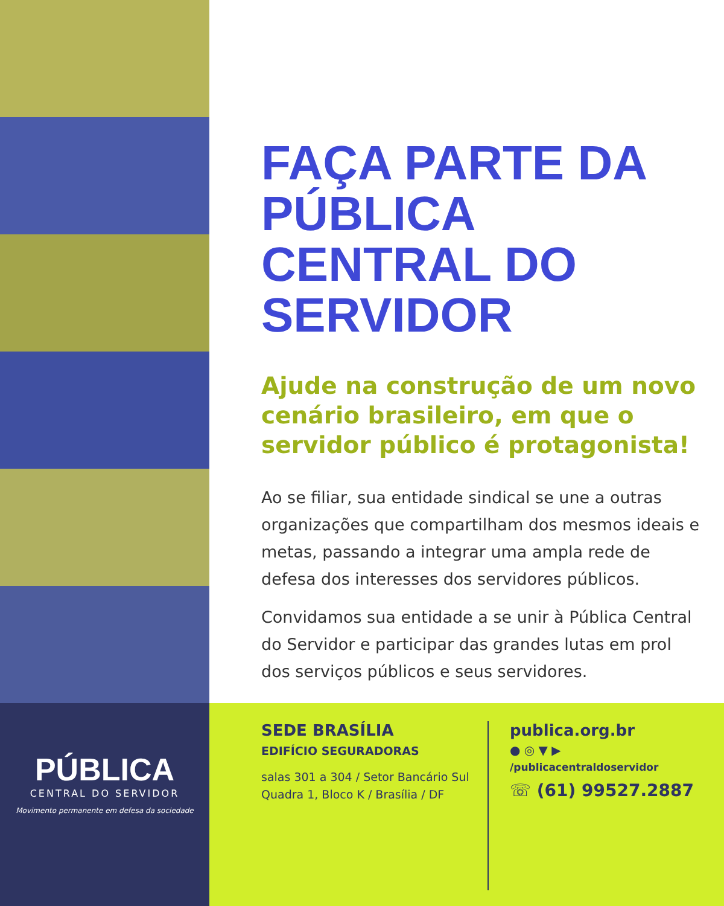FAÇA PARTE DA PÚBLICA CENTRAL DO SERVIDOR
Ajude na construção de um novo cenário brasileiro, em que o servidor público é protagonista!
Ao se filiar, sua entidade sindical se une a outras organizações que compartilham dos mesmos ideais e metas, passando a integrar uma ampla rede de defesa dos interesses dos servidores públicos.
Convidamos sua entidade a se unir à Pública Central do Servidor e participar das grandes lutas em prol dos serviços públicos e seus servidores.
PÚBLICA
CENTRAL DO SERVIDOR
Movimento permanente em defesa da sociedade
SEDE BRASÍLIA
EDIFÍCIO SEGURADORAS
salas 301 a 304 / Setor Bancário Sul
Quadra 1, Bloco K / Brasília / DF
publica.org.br
● ◎ ▼ ▶
/publicacentraldoservidor
☏ (61) 99527.2887